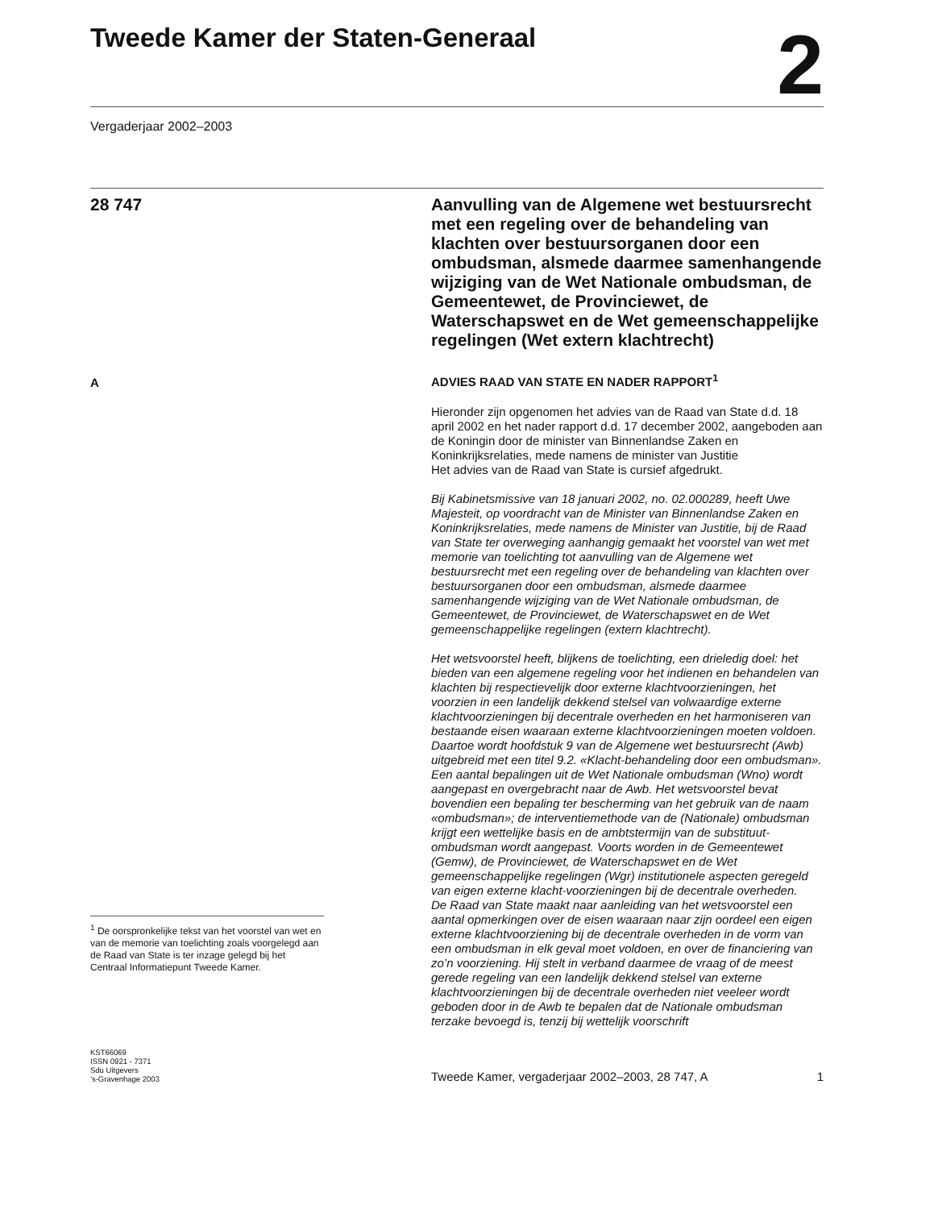Tweede Kamer der Staten-Generaal
2
Vergaderjaar 2002–2003
28 747
A
<sup>1</sup> De oorspronkelijke tekst van het voorstel van wet en van de memorie van toelichting zoals voorgelegd aan de Raad van State is ter inzage gelegd bij het Centraal Informatiepunt Tweede Kamer.
Aanvulling van de Algemene wet bestuursrecht met een regeling over de behandeling van klachten over bestuursorganen door een ombudsman, alsmede daarmee samenhangende wijziging van de Wet Nationale ombudsman, de Gemeentewet, de Provinciewet, de Waterschapswet en de Wet gemeenschappelijke regelingen (Wet extern klachtrecht)
ADVIES RAAD VAN STATE EN NADER RAPPORT<sup>1</sup>
Hieronder zijn opgenomen het advies van de Raad van State d.d. 18 april 2002 en het nader rapport d.d. 17 december 2002, aangeboden aan de Koningin door de minister van Binnenlandse Zaken en Koninkrijksrelaties, mede namens de minister van Justitie
Het advies van de Raad van State is cursief afgedrukt.
Bij Kabinetsmissive van 18 januari 2002, no. 02.000289, heeft Uwe Majesteit, op voordracht van de Minister van Binnenlandse Zaken en Koninkrijksrelaties, mede namens de Minister van Justitie, bij de Raad van State ter overweging aanhangig gemaakt het voorstel van wet met memorie van toelichting tot aanvulling van de Algemene wet bestuursrecht met een regeling over de behandeling van klachten over bestuursorganen door een ombudsman, alsmede daarmee samenhangende wijziging van de Wet Nationale ombudsman, de Gemeentewet, de Provinciewet, de Waterschapswet en de Wet gemeenschappelijke regelingen (extern klachtrecht).
Het wetsvoorstel heeft, blijkens de toelichting, een drieledig doel: het bieden van een algemene regeling voor het indienen en behandelen van klachten bij respectievelijk door externe klachtvoorzieningen, het voorzien in een landelijk dekkend stelsel van volwaardige externe klachtvoorzieningen bij decentrale overheden en het harmoniseren van bestaande eisen waaraan externe klachtvoorzieningen moeten voldoen. Daartoe wordt hoofdstuk 9 van de Algemene wet bestuursrecht (Awb) uitgebreid met een titel 9.2. «Klacht-behandeling door een ombudsman». Een aantal bepalingen uit de Wet Nationale ombudsman (Wno) wordt aangepast en overgebracht naar de Awb. Het wetsvoorstel bevat bovendien een bepaling ter bescherming van het gebruik van de naam «ombudsman»; de interventiemethode van de (Nationale) ombudsman krijgt een wettelijke basis en de ambtstermijn van de substituut-ombudsman wordt aangepast. Voorts worden in de Gemeentewet (Gemw), de Provinciewet, de Waterschapswet en de Wet gemeenschappelijke regelingen (Wgr) institutionele aspecten geregeld van eigen externe klacht-voorzieningen bij de decentrale overheden.
De Raad van State maakt naar aanleiding van het wetsvoorstel een aantal opmerkingen over de eisen waaraan naar zijn oordeel een eigen externe klachtvoorziening bij de decentrale overheden in de vorm van een ombudsman in elk geval moet voldoen, en over de financiering van zo’n voorziening. Hij stelt in verband daarmee de vraag of de meest gerede regeling van een landelijk dekkend stelsel van externe klachtvoorzieningen bij de decentrale overheden niet veeleer wordt geboden door in de Awb te bepalen dat de Nationale ombudsman terzake bevoegd is, tenzij bij wettelijk voorschrift
KST66069
ISSN 0921 - 7371
Sdu Uitgevers
’s-Gravenhage 2003
Tweede Kamer, vergaderjaar 2002–2003, 28 747, A 1